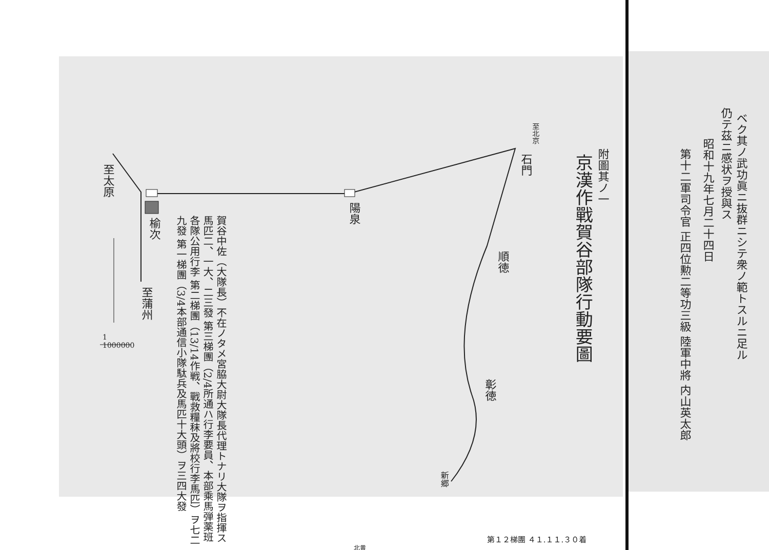至太原
榆次
至蒲州
1
1000000
陽泉
至北京
石門
順徳
彰徳
新郷
附圖其ノ一
京漢作戰賀谷部隊行動要圖
賀谷中佐（大隊長）不在ノタメ宮脇大尉大隊長代理トナリ大隊ヲ指揮ス 馬匹二、一大、二三發 第三梯團（2/4所通ハ行李要員、本部乘馬弾薬班各隊公用行李 第二梯團（13/14作戦、戰救糧秣及將校行李馬匹）ヲ七二九發 第一梯團（3/4本部通信小隊駄兵及馬匹十大頭）ヲ三四大發
ベク其ノ武功眞ニ抜群ニシテ衆ノ範トスルニ足ル
仍テ茲ニ感状ヲ授與ス
昭和十九年七月二十四日
第十二軍司令官 正四位勲二等功三級 陸軍中將 内山英太郎
第１２梯團 ４１.１１.３０着
北黄